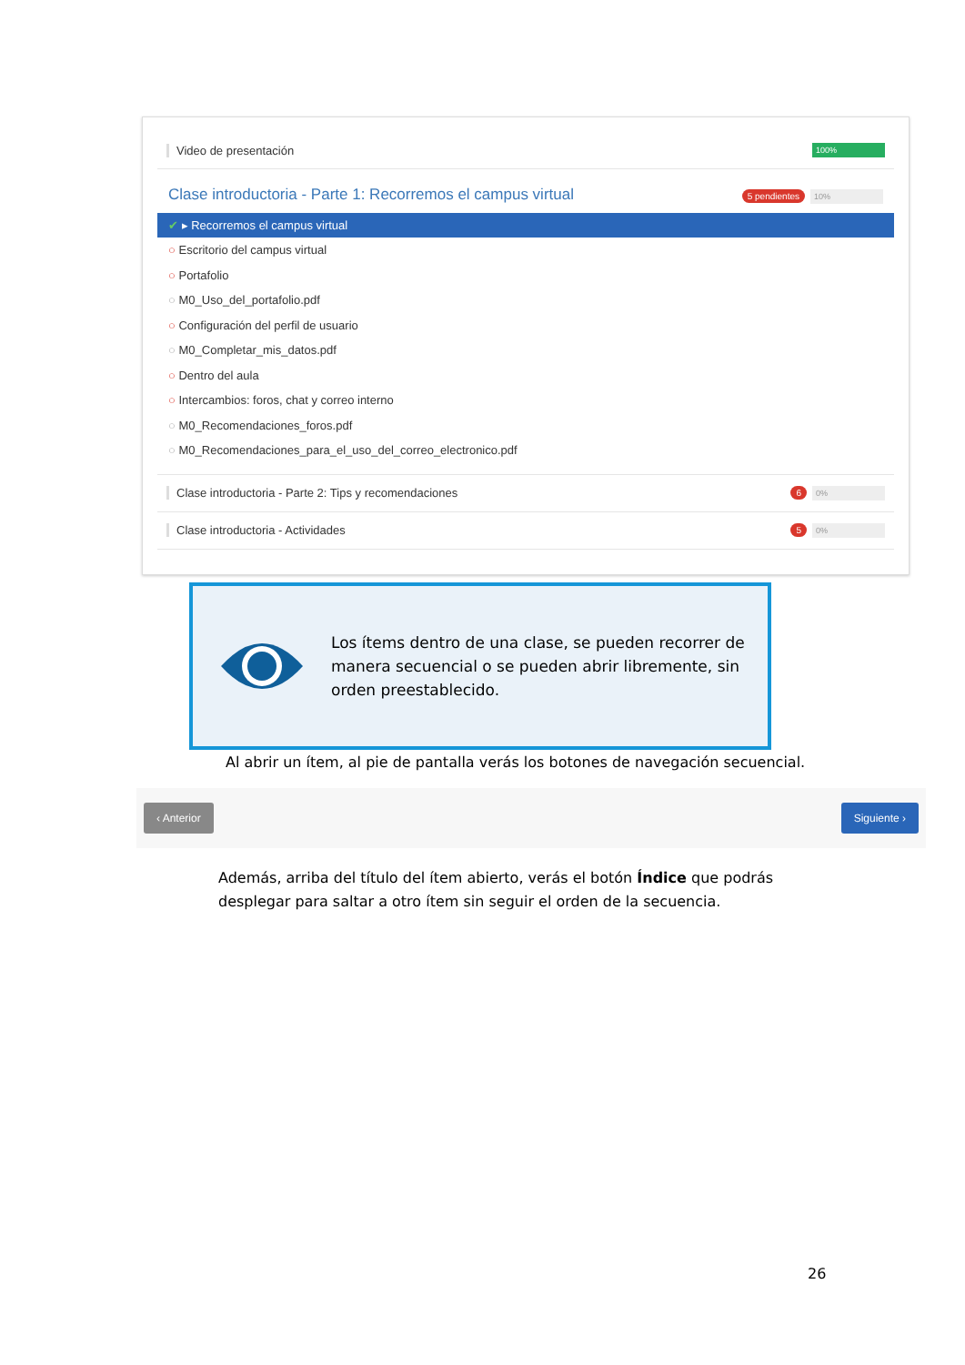Video de presentación 100%
Clase introductoria - Parte 1: Recorremos el campus virtual 5 pendientes 10%
✔ ▸ Recorremos el campus virtual
○ Escritorio del campus virtual
○ Portafolio
○ M0_Uso_del_portafolio.pdf
○ Configuración del perfil de usuario
○ M0_Completar_mis_datos.pdf
○ Dentro del aula
○ Intercambios: foros, chat y correo interno
○ M0_Recomendaciones_foros.pdf
○ M0_Recomendaciones_para_el_uso_del_correo_electronico.pdf
Clase introductoria - Parte 2: Tips y recomendaciones 6 0%
Clase introductoria - Actividades 5 0%
Los ítems dentro de una clase, se pueden recorrer de manera secuencial o se pueden abrir libremente, sin orden preestablecido.
Al abrir un ítem, al pie de pantalla verás los botones de navegación secuencial.
‹ Anterior Siguiente ›
Además, arriba del título del ítem abierto, verás el botón Índice que podrás desplegar para saltar a otro ítem sin seguir el orden de la secuencia.
26